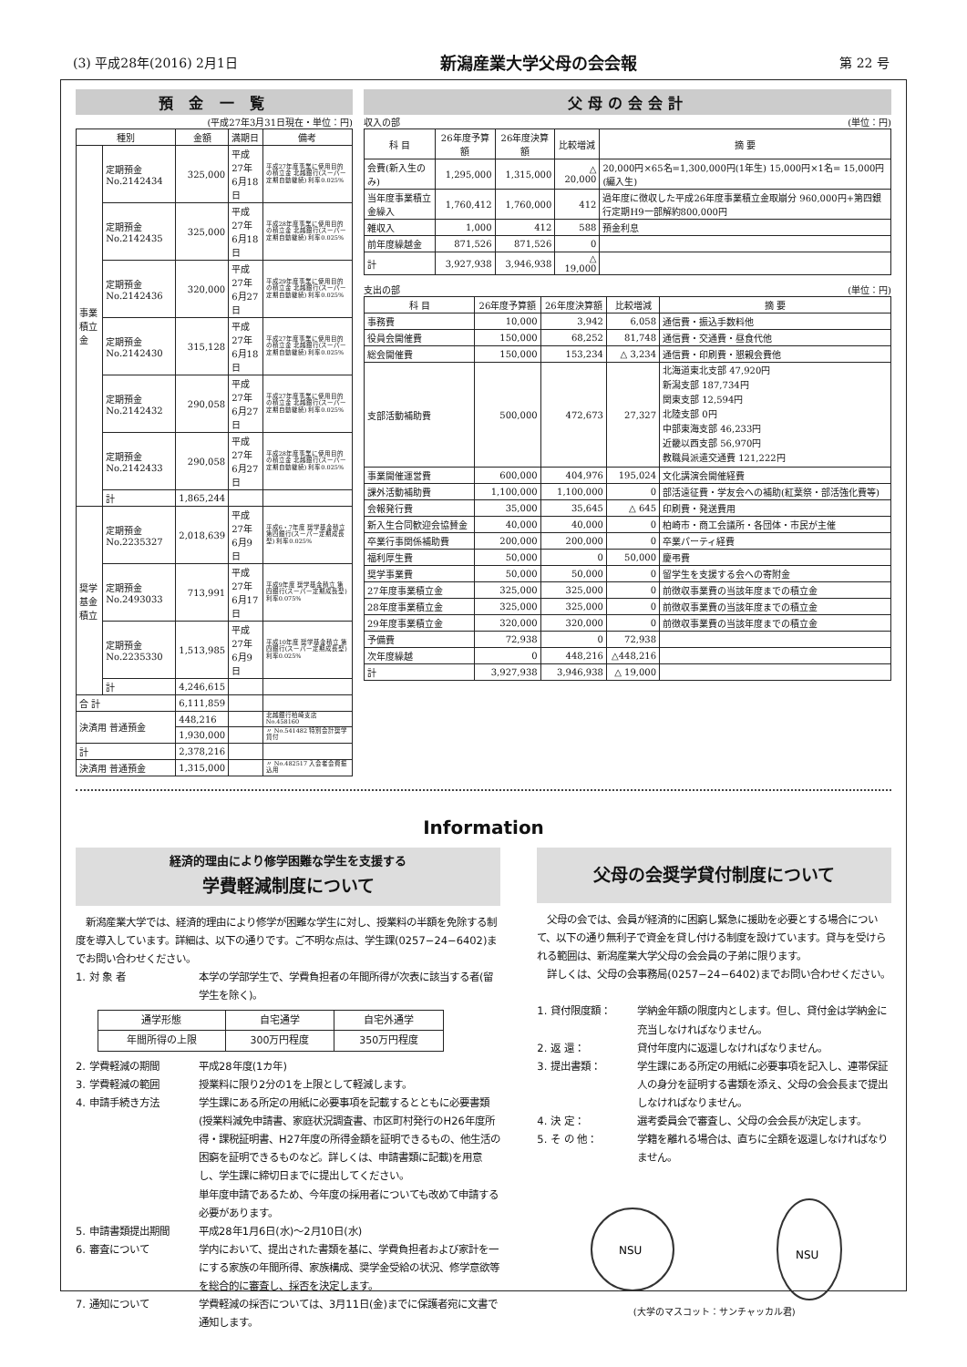(3) 平成28年(2016) 2月1日 新潟産業大学父母の会会報 第 22 号
預 金 一 覧
(平成27年3月31日現在・単位：円)
| 種別 | | 金額 | 満期日 | 備考 |
| --- | --- | --- | --- | --- |
| 事業積立金 | 定期預金 No.2142434 | 325,000 | 平成27年 6月18日 | 平成27年度事業に使用目的の積立金 北越銀行(スーパー定期自動継続) 利率0.025% |
| | 定期預金 No.2142435 | 325,000 | 平成27年 6月18日 | 平成28年度事業に使用目的の積立金 北越銀行(スーパー定期自動継続) 利率0.025% |
| | 定期預金 No.2142436 | 320,000 | 平成27年 6月27日 | 平成29年度事業に使用目的の積立金 北越銀行(スーパー定期自動継続) 利率0.025% |
| | 定期預金 No.2142430 | 315,128 | 平成27年 6月18日 | 平成27年度事業に使用目的の積立金 北越銀行(スーパー定期自動継続) 利率0.025% |
| | 定期預金 No.2142432 | 290,058 | 平成27年 6月27日 | 平成27年度事業に使用目的の積立金 北越銀行(スーパー定期自動継続) 利率0.025% |
| | 定期預金 No.2142433 | 290,058 | 平成27年 6月27日 | 平成28年度事業に使用目的の積立金 北越銀行(スーパー定期自動継続) 利率0.025% |
| | 計 | 1,865,244 | | |
| 奨学基金積立 | 定期預金 No.2235327 | 2,018,639 | 平成27年 6月9日 | 平成6・7年度 奨学基金積立 第四銀行(スーパー定期成長型) 利率0.025% |
| | 定期預金 No.2493033 | 713,991 | 平成27年 6月17日 | 平成9年度 奨学基金積立 第四銀行(スーパー定期成長型) 利率0.075% |
| | 定期預金 No.2235330 | 1,513,985 | 平成27年 6月9日 | 平成10年度 奨学基金積立 第四銀行(スーパー定期成長型) 利率0.025% |
| | 計 | 4,246,615 | | |
| 合 計 | | 6,111,859 | | |
| 決済用 普通預金 | | 448,216 | | 北越銀行柏崎支店 No.458160 |
| | | 1,930,000 | | 〃 No.541482 特別会計奨学貸付 |
| 計 | | 2,378,216 | | |
| 決済用 普通預金 | | 1,315,000 | | 〃 No.482517 入会者会費振込用 |
父母の会会計
収入の部 (単位：円)
| 科 目 | 26年度予算額 | 26年度決算額 | 比較増減 | 摘 要 |
| --- | --- | --- | --- | --- |
| 会費(新入生のみ) | 1,295,000 | 1,315,000 | △ 20,000 | 20,000円×65名=1,300,000円(1年生) 15,000円×1名= 15,000円(編入生) |
| 当年度事業積立金繰入 | 1,760,412 | 1,760,000 | 412 | 過年度に徴収した平成26年度事業積立金取崩分 960,000円+第四銀行定期H9一部解約800,000円 |
| 雑収入 | 1,000 | 412 | 588 | 預金利息 |
| 前年度繰越金 | 871,526 | 871,526 | 0 | |
| 計 | 3,927,938 | 3,946,938 | △ 19,000 | |
支出の部 (単位：円)
| 科 目 | 26年度予算額 | 26年度決算額 | 比較増減 | 摘 要 |
| --- | --- | --- | --- | --- |
| 事務費 | 10,000 | 3,942 | 6,058 | 通信費・振込手数料他 |
| 役員会開催費 | 150,000 | 68,252 | 81,748 | 通信費・交通費・昼食代他 |
| 総会開催費 | 150,000 | 153,234 | △ 3,234 | 通信費・印刷費・懇親会費他 |
| 支部活動補助費 | 500,000 | 472,673 | 27,327 | 北海道東北支部 47,920円 新潟支部 187,734円 関東支部 12,594円 北陸支部 0円 中部東海支部 46,233円 近畿以西支部 56,970円 教職員派遣交通費 121,222円 |
| 事業開催運営費 | 600,000 | 404,976 | 195,024 | 文化講演会開催経費 |
| 課外活動補助費 | 1,100,000 | 1,100,000 | 0 | 部活遠征費・学友会への補助(紅葉祭・部活強化費等) |
| 会報発行費 | 35,000 | 35,645 | △ 645 | 印刷費・発送費用 |
| 新入生合同歓迎会協賛金 | 40,000 | 40,000 | 0 | 柏崎市・商工会議所・各団体・市民が主催 |
| 卒業行事関係補助費 | 200,000 | 200,000 | 0 | 卒業パーティ経費 |
| 福利厚生費 | 50,000 | 0 | 50,000 | 慶弔費 |
| 奨学事業費 | 50,000 | 50,000 | 0 | 留学生を支援する会への寄附金 |
| 27年度事業積立金 | 325,000 | 325,000 | 0 | 前徴収事業費の当該年度までの積立金 |
| 28年度事業積立金 | 325,000 | 325,000 | 0 | 前徴収事業費の当該年度までの積立金 |
| 29年度事業積立金 | 320,000 | 320,000 | 0 | 前徴収事業費の当該年度までの積立金 |
| 予備費 | 72,938 | 0 | 72,938 | |
| 次年度繰越 | 0 | 448,216 | △448,216 | |
| 計 | 3,927,938 | 3,946,938 | △ 19,000 | |
Information
経済的理由により修学困難な学生を支援する
学費軽減制度について
　新潟産業大学では、経済的理由により修学が困難な学生に対し、授業料の半額を免除する制度を導入しています。詳細は、以下の通りです。ご不明な点は、学生課(0257−24−6402)までお問い合わせください。
1. 対 象 者 本学の学部学生で、学費負担者の年間所得が次表に該当する者(留学生を除く)。
| 通学形態 | 自宅通学 | 自宅外通学 |
| --- | --- | --- |
| 年間所得の上限 | 300万円程度 | 350万円程度 |
2. 学費軽減の期間 平成28年度(1カ年)
3. 学費軽減の範囲 授業料に限り2分の1を上限として軽減します。
4. 申請手続き方法 学生課にある所定の用紙に必要事項を記載するとともに必要書類(授業料減免申請書、家庭状況調査書、市区町村発行のH26年度所得・課税証明書、H27年度の所得金額を証明できるもの、他生活の困窮を証明できるものなど。詳しくは、申請書類に記載)を用意し、学生課に締切日までに提出してください。
単年度申請であるため、今年度の採用者についても改めて申請する必要があります。
5. 申請書類提出期間 平成28年1月6日(水)〜2月10日(水)
6. 審査について 学内において、提出された書類を基に、学費負担者および家計を一にする家族の年間所得、家族構成、奨学金受給の状況、修学意欲等を総合的に審査し、採否を決定します。
7. 通知について 学費軽減の採否については、3月11日(金)までに保護者宛に文書で通知します。
父母の会奨学貸付制度について
　父母の会では、会員が経済的に困窮し緊急に援助を必要とする場合について、以下の通り無利子で資金を貸し付ける制度を設けています。貸与を受けられる範囲は、新潟産業大学父母の会会員の子弟に限ります。
　詳しくは、父母の会事務局(0257−24−6402)までお問い合わせください。
1. 貸付限度額： 学納金年額の限度内とします。但し、貸付金は学納金に充当しなければなりません。
2. 返 還： 貸付年度内に返還しなければなりません。
3. 提出書類： 学生課にある所定の用紙に必要事項を記入し、連帯保証人の身分を証明する書類を添え、父母の会会長まで提出しなければなりません。
4. 決 定： 選考委員会で審査し、父母の会会長が決定します。
5. そ の 他： 学籍を離れる場合は、直ちに全額を返還しなければなりません。
NSU
NSU
(大学のマスコット：サンチャッカル君)